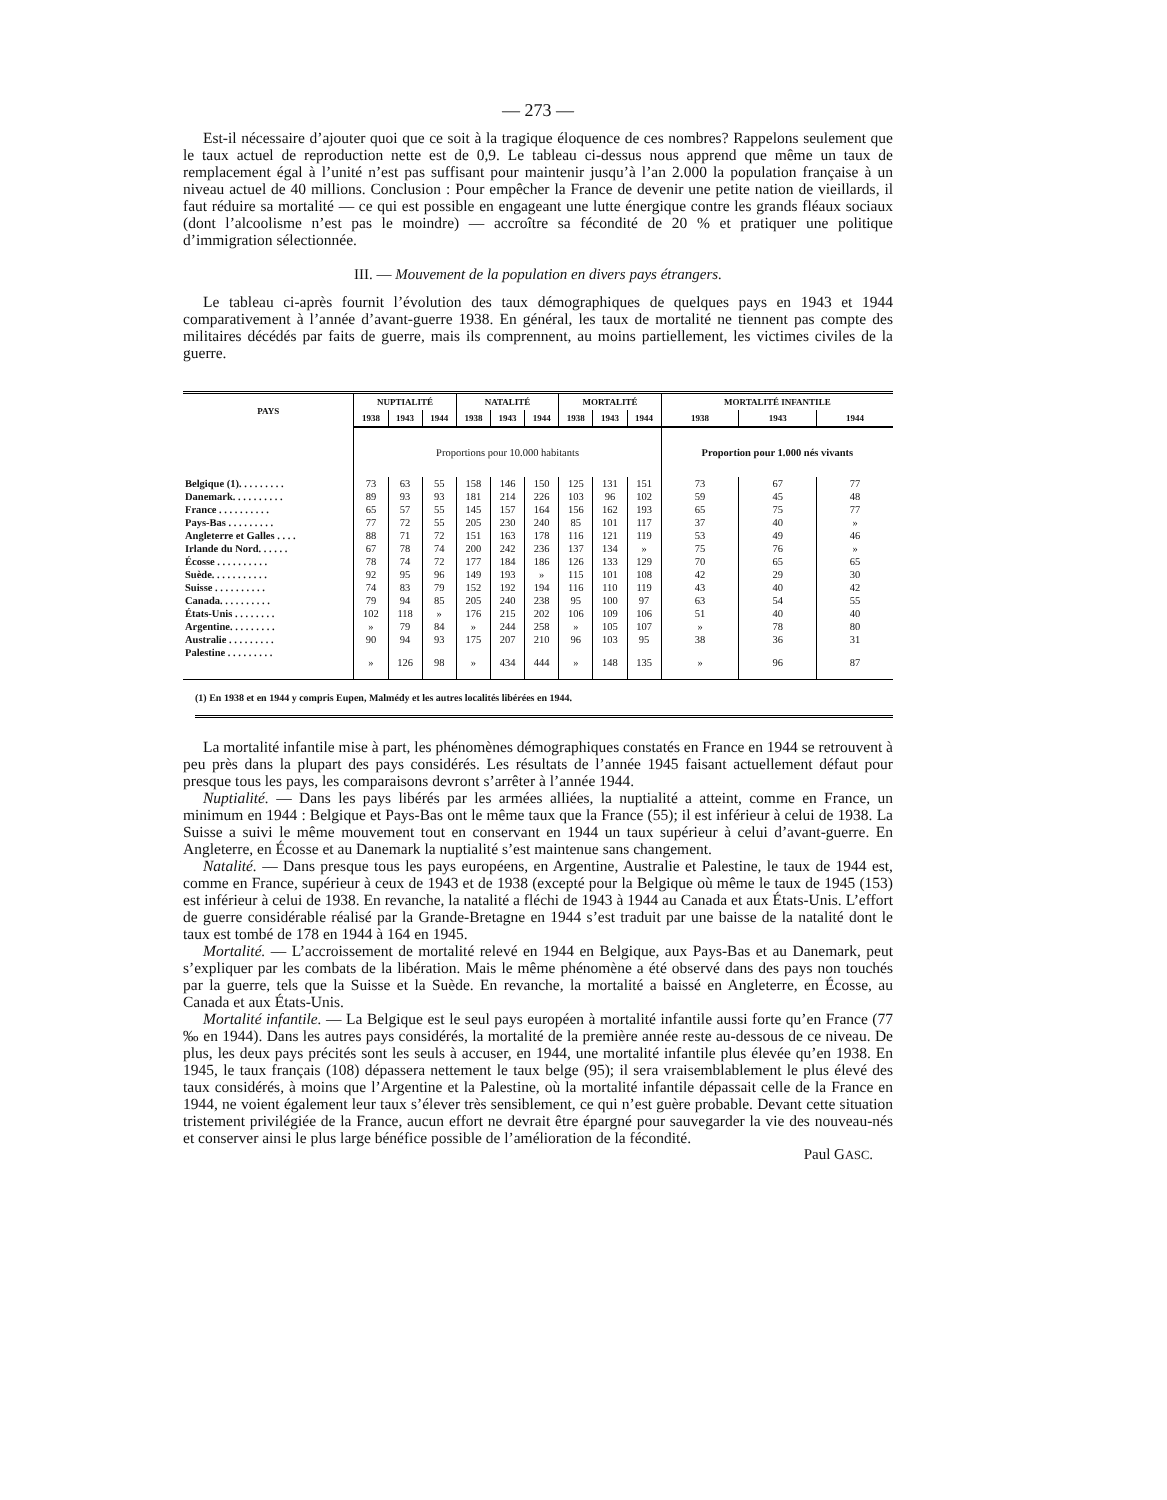— 273 —
Est-il nécessaire d’ajouter quoi que ce soit à la tragique éloquence de ces nombres? Rappelons seulement que le taux actuel de reproduction nette est de 0,9. Le tableau ci-dessus nous apprend que même un taux de remplacement égal à l’unité n’est pas suffisant pour maintenir jusqu’à l’an 2.000 la population française à un niveau actuel de 40 millions. Conclusion : Pour empêcher la France de devenir une petite nation de vieillards, il faut réduire sa mortalité — ce qui est possible en engageant une lutte énergique contre les grands fléaux sociaux (dont l’alcoolisme n’est pas le moindre) — accroître sa fécondité de 20 % et pratiquer une politique d’immigration sélectionnée.
III. — Mouvement de la population en divers pays étrangers.
Le tableau ci-après fournit l’évolution des taux démographiques de quelques pays en 1943 et 1944 comparativement à l’année d’avant-guerre 1938. En général, les taux de mortalité ne tiennent pas compte des militaires décédés par faits de guerre, mais ils comprennent, au moins partiellement, les victimes civiles de la guerre.
| PAYS | NUPTIALITÉ | | | NATALITÉ | | | MORTALITÉ | | | MORTALITÉ INFANTILE | | |
| --- | --- | --- | --- | --- | --- | --- | --- | --- | --- | --- | --- | --- |
| | 1938 | 1943 | 1944 | 1938 | 1943 | 1944 | 1938 | 1943 | 1944 | 1938 | 1943 | 1944 |
| | Proportions pour 10.000 habitants | | | | | | | | | Proportion pour 1.000 nés vivants | | |
| Belgique (1). . . . . . . . . | 73 | 63 | 55 | 158 | 146 | 150 | 125 | 131 | 151 | 73 | 67 | 77 |
| Danemark. . . . . . . . . . | 89 | 93 | 93 | 181 | 214 | 226 | 103 | 96 | 102 | 59 | 45 | 48 |
| France . . . . . . . . . . | 65 | 57 | 55 | 145 | 157 | 164 | 156 | 162 | 193 | 65 | 75 | 77 |
| Pays-Bas . . . . . . . . . | 77 | 72 | 55 | 205 | 230 | 240 | 85 | 101 | 117 | 37 | 40 | » |
| Angleterre et Galles . . . . | 88 | 71 | 72 | 151 | 163 | 178 | 116 | 121 | 119 | 53 | 49 | 46 |
| Irlande du Nord. . . . . . | 67 | 78 | 74 | 200 | 242 | 236 | 137 | 134 | » | 75 | 76 | » |
| Écosse . . . . . . . . . . | 78 | 74 | 72 | 177 | 184 | 186 | 126 | 133 | 129 | 70 | 65 | 65 |
| Suède. . . . . . . . . . . | 92 | 95 | 96 | 149 | 193 | » | 115 | 101 | 108 | 42 | 29 | 30 |
| Suisse . . . . . . . . . . | 74 | 83 | 79 | 152 | 192 | 194 | 116 | 110 | 119 | 43 | 40 | 42 |
| Canada. . . . . . . . . . | 79 | 94 | 85 | 205 | 240 | 238 | 95 | 100 | 97 | 63 | 54 | 55 |
| États-Unis . . . . . . . . | 102 | 118 | » | 176 | 215 | 202 | 106 | 109 | 106 | 51 | 40 | 40 |
| Argentine. . . . . . . . . | » | 79 | 84 | » | 244 | 258 | » | 105 | 107 | » | 78 | 80 |
| Australie . . . . . . . . . | 90 | 94 | 93 | 175 | 207 | 210 | 96 | 103 | 95 | 38 | 36 | 31 |
| Palestine . . . . . . . . . | » | 126 | 98 | » | 434 | 444 | » | 148 | 135 | » | 96 | 87 |
(1) En 1938 et en 1944 y compris Eupen, Malmédy et les autres localités libérées en 1944.
La mortalité infantile mise à part, les phénomènes démographiques constatés en France en 1944 se retrouvent à peu près dans la plupart des pays considérés. Les résultats de l’année 1945 faisant actuellement défaut pour presque tous les pays, les comparaisons devront s’arrêter à l’année 1944.
Nuptialité. — Dans les pays libérés par les armées alliées, la nuptialité a atteint, comme en France, un minimum en 1944 : Belgique et Pays-Bas ont le même taux que la France (55); il est inférieur à celui de 1938. La Suisse a suivi le même mouvement tout en conservant en 1944 un taux supérieur à celui d’avant-guerre. En Angleterre, en Écosse et au Danemark la nuptialité s’est maintenue sans changement.
Natalité. — Dans presque tous les pays européens, en Argentine, Australie et Palestine, le taux de 1944 est, comme en France, supérieur à ceux de 1943 et de 1938 (excepté pour la Belgique où même le taux de 1945 (153) est inférieur à celui de 1938. En revanche, la natalité a fléchi de 1943 à 1944 au Canada et aux États-Unis. L’effort de guerre considérable réalisé par la Grande-Bretagne en 1944 s’est traduit par une baisse de la natalité dont le taux est tombé de 178 en 1944 à 164 en 1945.
Mortalité. — L’accroissement de mortalité relevé en 1944 en Belgique, aux Pays-Bas et au Danemark, peut s’expliquer par les combats de la libération. Mais le même phénomène a été observé dans des pays non touchés par la guerre, tels que la Suisse et la Suède. En revanche, la mortalité a baissé en Angleterre, en Écosse, au Canada et aux États-Unis.
Mortalité infantile. — La Belgique est le seul pays européen à mortalité infantile aussi forte qu’en France (77 ‰ en 1944). Dans les autres pays considérés, la mortalité de la première année reste au-dessous de ce niveau. De plus, les deux pays précités sont les seuls à accuser, en 1944, une mortalité infantile plus élevée qu’en 1938. En 1945, le taux français (108) dépassera nettement le taux belge (95); il sera vraisemblablement le plus élevé des taux considérés, à moins que l’Argentine et la Palestine, où la mortalité infantile dépassait celle de la France en 1944, ne voient également leur taux s’élever très sensiblement, ce qui n’est guère probable. Devant cette situation tristement privilégiée de la France, aucun effort ne devrait être épargné pour sauvegarder la vie des nouveau-nés et conserver ainsi le plus large bénéfice possible de l’amélioration de la fécondité.
Paul GASC.